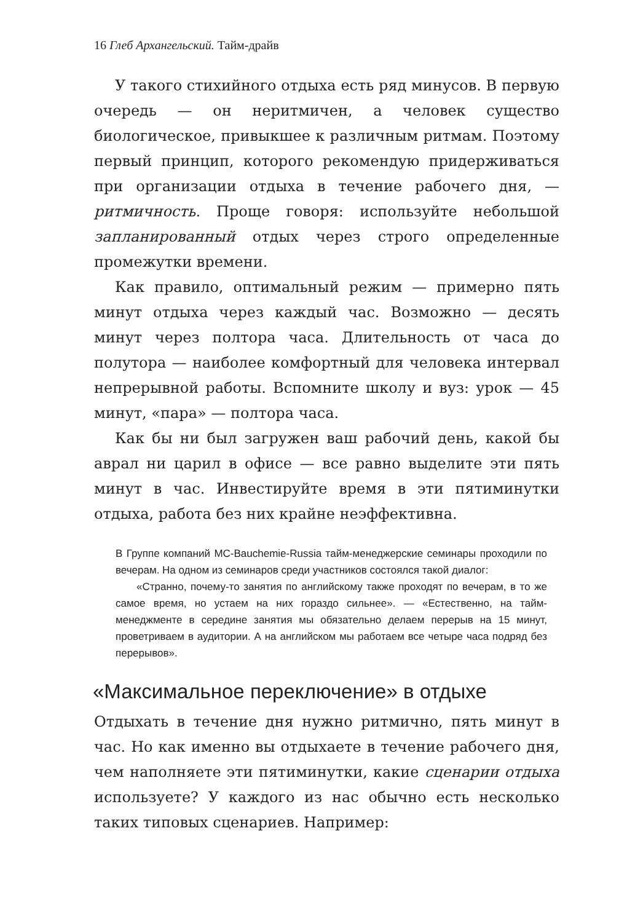16 Глеб Архангельский. Тайм-драйв
У такого стихийного отдыха есть ряд минусов. В первую очередь — он неритмичен, а человек существо биологическое, привыкшее к различным ритмам. Поэтому первый принцип, которого рекомендую придерживаться при организации отдыха в течение рабочего дня, — ритмичность. Проще говоря: используйте небольшой запланированный отдых через строго определенные промежутки времени.
Как правило, оптимальный режим — примерно пять минут отдыха через каждый час. Возможно — десять минут через полтора часа. Длительность от часа до полутора — наиболее комфортный для человека интервал непрерывной работы. Вспомните школу и вуз: урок — 45 минут, «пара» — полтора часа.
Как бы ни был загружен ваш рабочий день, какой бы аврал ни царил в офисе — все равно выделите эти пять минут в час. Инвестируйте время в эти пятиминутки отдыха, работа без них крайне неэффективна.
В Группе компаний MC-Bauchemie-Russia тайм-менеджерские семинары проходили по вечерам. На одном из семинаров среди участников состоялся такой диалог:
«Странно, почему-то занятия по английскому также проходят по вечерам, в то же самое время, но устаем на них гораздо сильнее». — «Естественно, на тайм-менеджменте в середине занятия мы обязательно делаем перерыв на 15 минут, проветриваем в аудитории. А на английском мы работаем все четыре часа подряд без перерывов».
«Максимальное переключение» в отдыхе
Отдыхать в течение дня нужно ритмично, пять минут в час. Но как именно вы отдыхаете в течение рабочего дня, чем наполняете эти пятиминутки, какие сценарии отдыха используете? У каждого из нас обычно есть несколько таких типовых сценариев. Например: